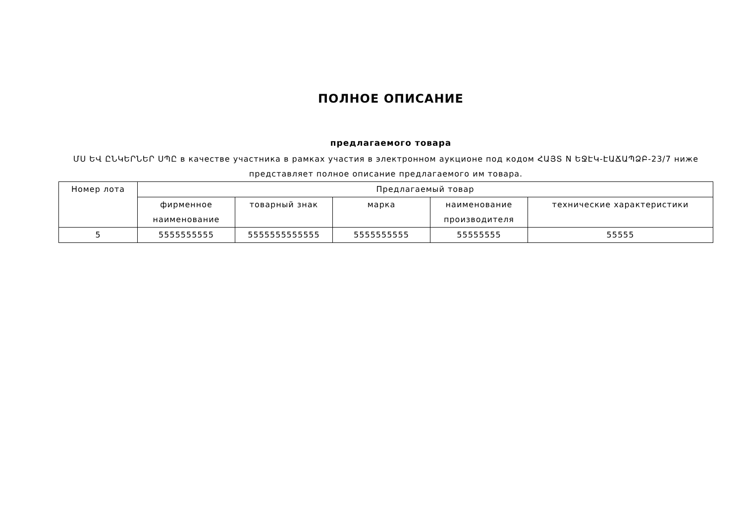ПОЛНОЕ ОПИСАНИЕ
предлагаемого товара
ՄՍ ԵՎ ԸՆԿԵՐՆԵՐ ՍՊԸ в качестве участника в рамках участия в электронном аукционе под кодом ՀԱՅՏ N ԵՋԷԿ-ԷԱՃԱՊՁԲ-23/7 ниже представляет полное описание предлагаемого им товара.
| Номер лота | Предлагаемый товар | | | | |
| --- | --- | --- | --- | --- | --- |
| | фирменное наименование | товарный знак | марка | наименование производителя | технические характеристики |
| 5 | 5555555555 | 5555555555555 | 5555555555 | 55555555 | 55555 |